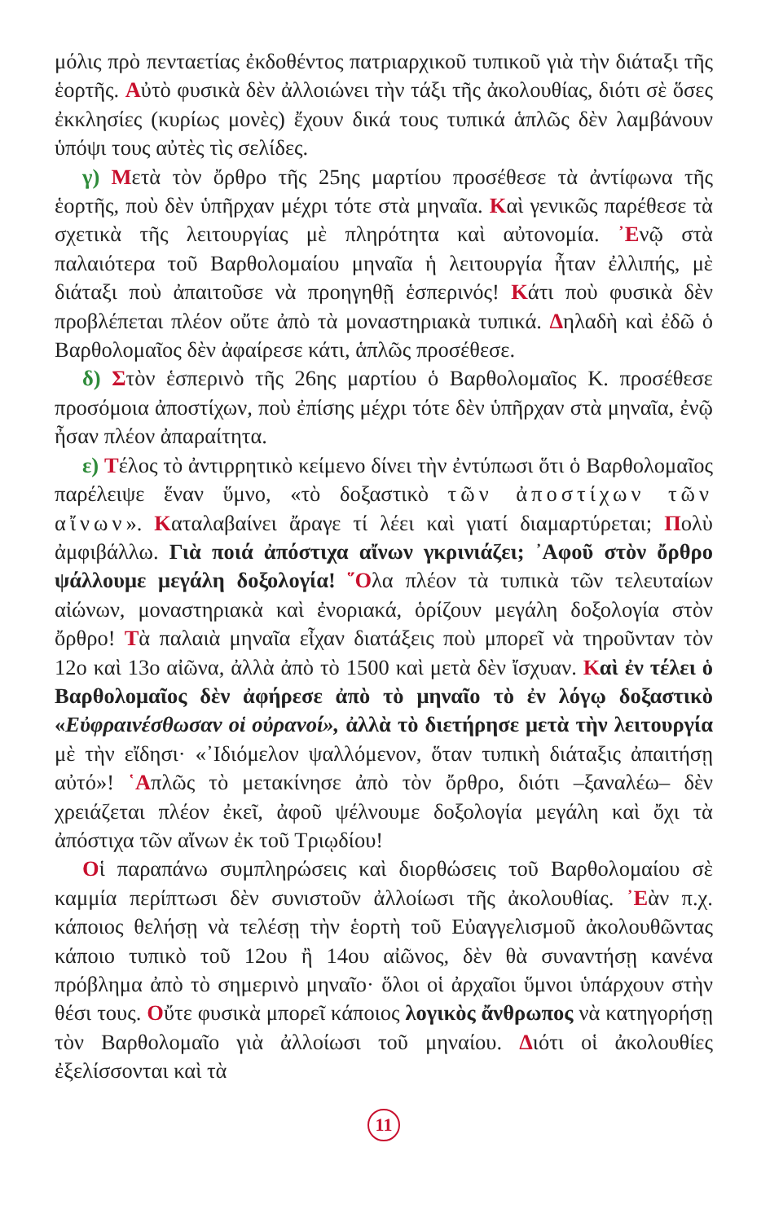μόλις πρὸ πενταετίας ἐκδοθέντος πατριαρχικοῦ τυπικοῦ γιὰ τὴν διάταξι τῆς ἑορτῆς. Αὐτὸ φυσικὰ δὲν ἀλλοιώνει τὴν τάξι τῆς ἀκολουθίας, διότι σὲ ὅσες ἐκκλησίες (κυρίως μονὲς) ἔχουν δικά τους τυπικά ἁπλῶς δὲν λαμβάνουν ὑπόψι τους αὐτὲς τὶς σελίδες.
γ) Μετὰ τὸν ὄρθρο τῆς 25ης μαρτίου προσέθεσε τὰ ἀντίφωνα τῆς ἑορτῆς, ποὺ δὲν ὑπῆρχαν μέχρι τότε στὰ μηναῖα. Καὶ γενικῶς παρέθεσε τὰ σχετικὰ τῆς λειτουργίας μὲ πληρότητα καὶ αὐτονομία. ᾿Ενῷ στὰ παλαιότερα τοῦ Βαρθολομαίου μηναῖα ἡ λειτουργία ἦταν ἐλλιπής, μὲ διάταξι ποὺ ἀπαιτοῦσε νὰ προηγηθῇ ἑσπερινός! Κάτι ποὺ φυσικὰ δὲν προβλέπεται πλέον οὔτε ἀπὸ τὰ μοναστηριακὰ τυπικά. Δηλαδὴ καὶ ἐδῶ ὁ Βαρθολομαῖος δὲν ἀφαίρεσε κάτι, ἁπλῶς προσέθεσε.
δ) Στὸν ἑσπερινὸ τῆς 26ης μαρτίου ὁ Βαρθολομαῖος Κ. προσέθεσε προσόμοια ἀποστίχων, ποὺ ἐπίσης μέχρι τότε δὲν ὑπῆρχαν στὰ μηναῖα, ἐνῷ ἦσαν πλέον ἀπαραίτητα.
ε) Τέλος τὸ ἀντιρρητικὸ κείμενο δίνει τὴν ἐντύπωσι ὅτι ὁ Βαρθολομαῖος παρέλειψε ἕναν ὕμνο, «τὸ δοξαστικὸ τῶν ἀποστίχων τῶν αἴνων». Καταλαβαίνει ἄραγε τί λέει καὶ γιατί διαμαρτύρεται; Πολὺ ἀμφιβάλλω. Γιὰ ποιά ἀπόστιχα αἴνων γκρινιάζει; ᾿Αφοῦ στὸν ὄρθρο ψάλλουμε μεγάλη δοξολογία! ῞Ολα πλέον τὰ τυπικὰ τῶν τελευταίων αἰώνων, μοναστηριακὰ καὶ ἐνοριακά, ὁρίζουν μεγάλη δοξολογία στὸν ὄρθρο! Τὰ παλαιὰ μηναῖα εἶχαν διατάξεις ποὺ μπορεῖ νὰ τηροῦνταν τὸν 12ο καὶ 13ο αἰῶνα, ἀλλὰ ἀπὸ τὸ 1500 καὶ μετὰ δὲν ἴσχυαν. Καὶ ἐν τέλει ὁ Βαρθολομαῖος δὲν ἀφήρεσε ἀπὸ τὸ μηναῖο τὸ ἐν λόγῳ δοξαστικὸ «Εὐφραινέσθωσαν οἱ οὐρανοί», ἀλλὰ τὸ διετήρησε μετὰ τὴν λειτουργία μὲ τὴν εἴδησι· «᾿Ιδιόμελον ψαλλόμενον, ὅταν τυπικὴ διάταξις ἀπαιτήσῃ αὐτό»! ῾Απλῶς τὸ μετακίνησε ἀπὸ τὸν ὄρθρο, διότι –ξαναλέω– δὲν χρειάζεται πλέον ἐκεῖ, ἀφοῦ ψέλνουμε δοξολογία μεγάλη καὶ ὄχι τὰ ἀπόστιχα τῶν αἴνων ἐκ τοῦ Τριῳδίου!
Οἱ παραπάνω συμπληρώσεις καὶ διορθώσεις τοῦ Βαρθολομαίου σὲ καμμία περίπτωσι δὲν συνιστοῦν ἀλλοίωσι τῆς ἀκολουθίας. ᾿Εὰν π.χ. κάποιος θελήσῃ νὰ τελέσῃ τὴν ἑορτὴ τοῦ Εὐαγγελισμοῦ ἀκολουθῶντας κάποιο τυπικὸ τοῦ 12ου ἢ 14ου αἰῶνος, δὲν θὰ συναντήσῃ κανένα πρόβλημα ἀπὸ τὸ σημερινὸ μηναῖο· ὅλοι οἱ ἀρχαῖοι ὕμνοι ὑπάρχουν στὴν θέσι τους. Οὔτε φυσικὰ μπορεῖ κάποιος λογικὸς ἄνθρωπος νὰ κατηγορήσῃ τὸν Βαρθολομαῖο γιὰ ἀλλοίωσι τοῦ μηναίου. Διότι οἱ ἀκολουθίες ἐξελίσσονται καὶ τὰ
11